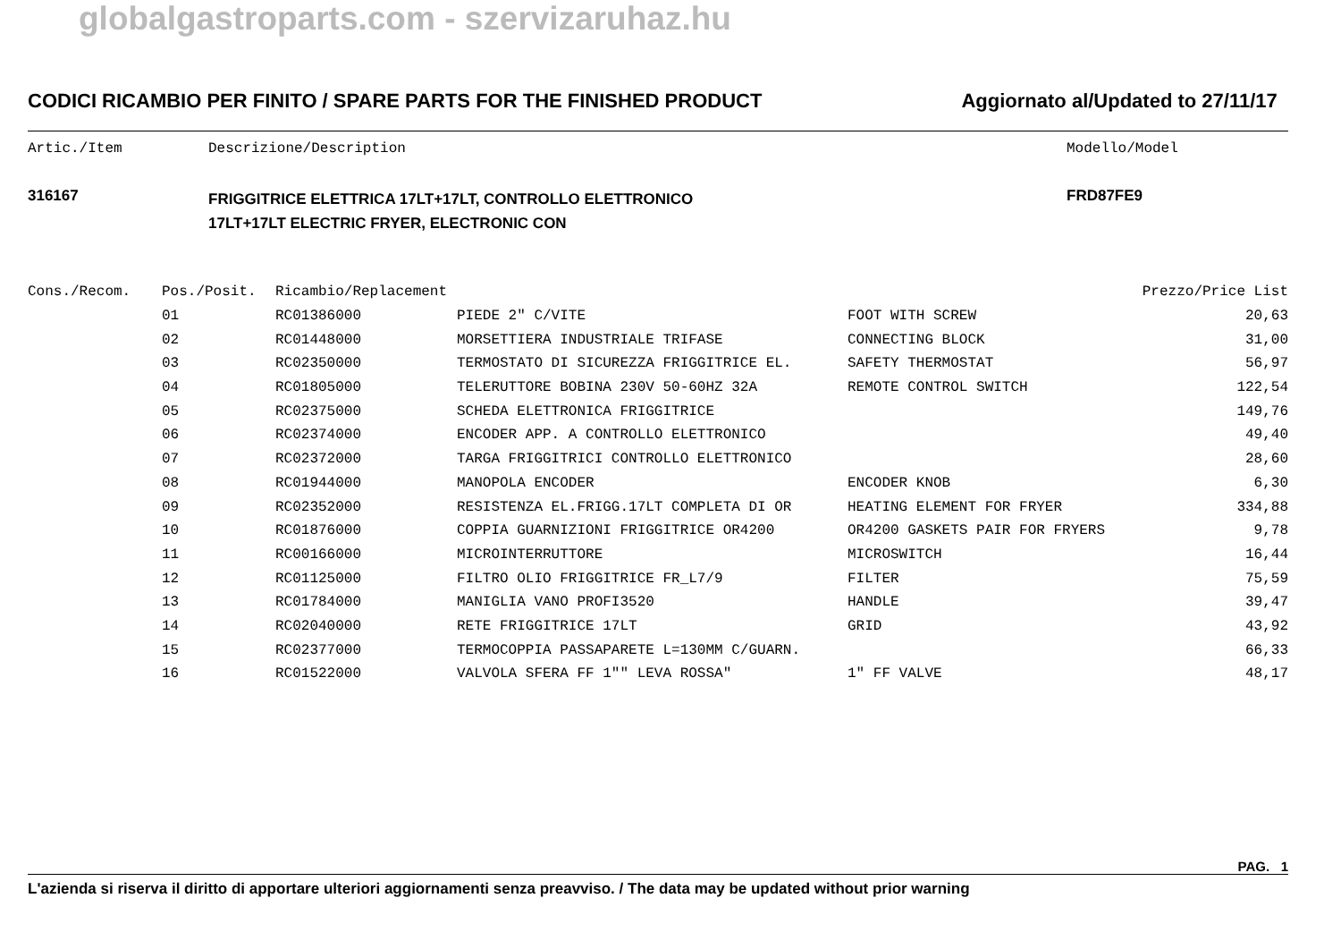globalgastroparts.com - szervizaruhaz.hu
CODICI RICAMBIO PER FINITO / SPARE PARTS FOR THE FINISHED PRODUCT Aggiornato al/Updated to 27/11/17
Artic./Item Descrizione/Description Modello/Model
316167 FRIGGITRICE ELETTRICA 17LT+17LT, CONTROLLO ELETTRONICO
17LT+17LT ELECTRIC FRYER, ELECTRONIC CON FRD87FE9
| Cons./Recom. | Pos./Posit. | Ricambio/Replacement | | | Prezzo/Price List |
| --- | --- | --- | --- | --- | --- |
| | 01 | RC01386000 | PIEDE 2" C/VITE | FOOT WITH SCREW | 20,63 |
| | 02 | RC01448000 | MORSETTIERA INDUSTRIALE TRIFASE | CONNECTING BLOCK | 31,00 |
| | 03 | RC02350000 | TERMOSTATO DI SICUREZZA FRIGGITRICE EL. | SAFETY THERMOSTAT | 56,97 |
| | 04 | RC01805000 | TELERUTTORE BOBINA 230V 50-60HZ 32A | REMOTE CONTROL SWITCH | 122,54 |
| | 05 | RC02375000 | SCHEDA ELETTRONICA FRIGGITRICE | | 149,76 |
| | 06 | RC02374000 | ENCODER APP. A CONTROLLO ELETTRONICO | | 49,40 |
| | 07 | RC02372000 | TARGA FRIGGITRICI CONTROLLO ELETTRONICO | | 28,60 |
| | 08 | RC01944000 | MANOPOLA ENCODER | ENCODER KNOB | 6,30 |
| | 09 | RC02352000 | RESISTENZA EL.FRIGG.17LT COMPLETA DI OR | HEATING ELEMENT FOR FRYER | 334,88 |
| | 10 | RC01876000 | COPPIA GUARNIZIONI FRIGGITRICE OR4200 | OR4200 GASKETS PAIR FOR FRYERS | 9,78 |
| | 11 | RC00166000 | MICROINTERRUTTORE | MICROSWITCH | 16,44 |
| | 12 | RC01125000 | FILTRO OLIO FRIGGITRICE FR_L7/9 | FILTER | 75,59 |
| | 13 | RC01784000 | MANIGLIA VANO PROFI3520 | HANDLE | 39,47 |
| | 14 | RC02040000 | RETE FRIGGITRICE 17LT | GRID | 43,92 |
| | 15 | RC02377000 | TERMOCOPPIA PASSAPARETE L=130MM C/GUARN. | | 66,33 |
| | 16 | RC01522000 | VALVOLA SFERA FF 1"" LEVA ROSSA" | 1" FF VALVE | 48,17 |
PAG. 1
L'azienda si riserva il diritto di apportare ulteriori aggiornamenti senza preavviso. / The data may be updated without prior warning